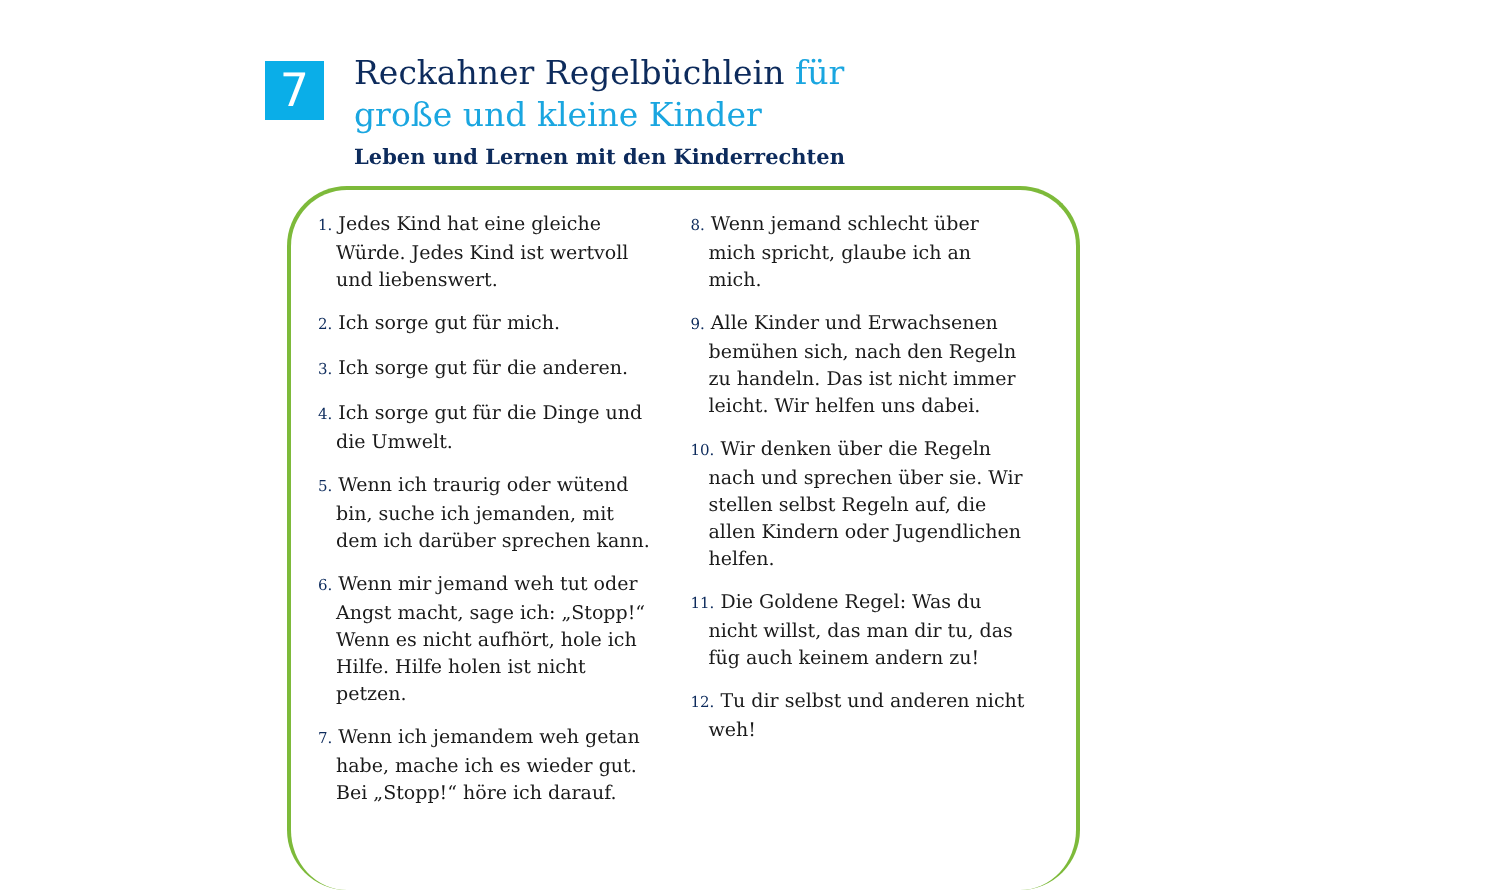7
Reckahner Regelbüchlein für
große und kleine Kinder
Leben und Lernen mit den Kinderrechten
1. Jedes Kind hat eine gleiche Würde. Jedes Kind ist wertvoll und liebenswert.
2. Ich sorge gut für mich.
3. Ich sorge gut für die anderen.
4. Ich sorge gut für die Dinge und die Umwelt.
5. Wenn ich traurig oder wütend bin, suche ich jemanden, mit dem ich darüber sprechen kann.
6. Wenn mir jemand weh tut oder Angst macht, sage ich: „Stopp!“ Wenn es nicht aufhört, hole ich Hilfe. Hilfe holen ist nicht petzen.
7. Wenn ich jemandem weh getan habe, mache ich es wieder gut. Bei „Stopp!“ höre ich darauf.
8. Wenn jemand schlecht über mich spricht, glaube ich an mich.
9. Alle Kinder und Erwachsenen bemühen sich, nach den Regeln zu handeln. Das ist nicht immer leicht. Wir helfen uns dabei.
10. Wir denken über die Regeln nach und sprechen über sie. Wir stellen selbst Regeln auf, die allen Kindern oder Jugendlichen helfen.
11. Die Goldene Regel: Was du nicht willst, das man dir tu, das füg auch keinem andern zu!
12. Tu dir selbst und anderen nicht weh!